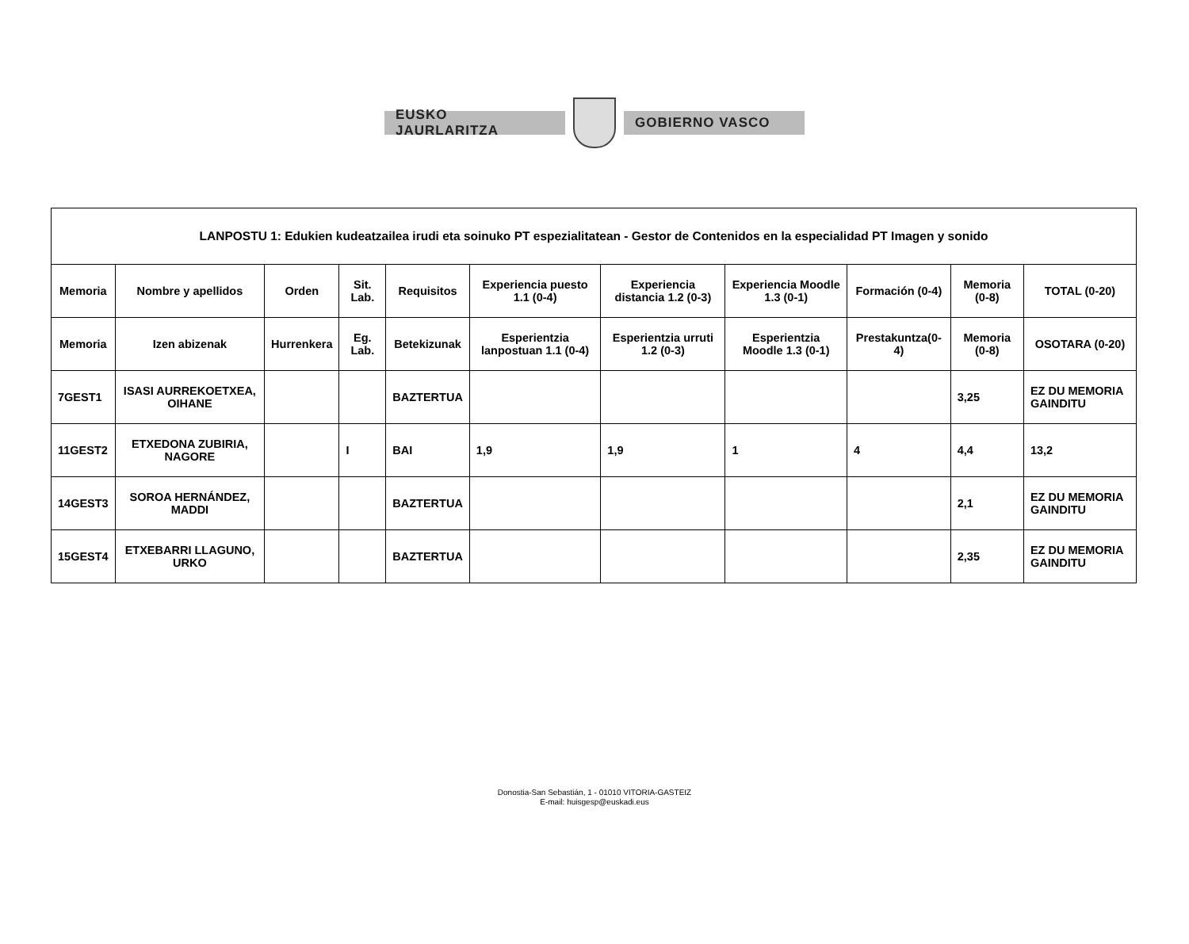EUSKO JAURLARITZA GOBIERNO VASCO
| LANPOSTU 1: Edukien kudeatzailea irudi eta soinuko PT espezialitatean - Gestor de Contenidos en la especialidad PT Imagen y sonido | | | | | | | | | | |
| --- | --- | --- | --- | --- | --- | --- | --- | --- | --- | --- |
| Memoria | Nombre y apellidos | Orden | Sit. Lab. | Requisitos | Experiencia puesto 1.1 (0-4) | Experiencia distancia 1.2 (0-3) | Experiencia Moodle 1.3 (0-1) | Formación (0-4) | Memoria (0-8) | TOTAL (0-20) |
| Memoria | Izen abizenak | Hurrenkera | Eg. Lab. | Betekizunak | Esperientzia lanpostuan 1.1 (0-4) | Esperientzia urruti 1.2 (0-3) | Esperientzia Moodle 1.3 (0-1) | Prestakuntza(0-4) | Memoria (0-8) | OSOTARA (0-20) |
| 7GEST1 | ISASI AURREKOETXEA, OIHANE | | | BAZTERTUA | | | | | 3,25 | EZ DU MEMORIA GAINDITU |
| 11GEST2 | ETXEDONA ZUBIRIA, NAGORE | | I | BAI | 1,9 | 1,9 | 1 | 4 | 4,4 | 13,2 |
| 14GEST3 | SOROA HERNÁNDEZ, MADDI | | | BAZTERTUA | | | | | 2,1 | EZ DU MEMORIA GAINDITU |
| 15GEST4 | ETXEBARRI LLAGUNO, URKO | | | BAZTERTUA | | | | | 2,35 | EZ DU MEMORIA GAINDITU |
Donostia-San Sebastián, 1 - 01010 VITORIA-GASTEIZ
E-mail: huisgesp@euskadi.eus